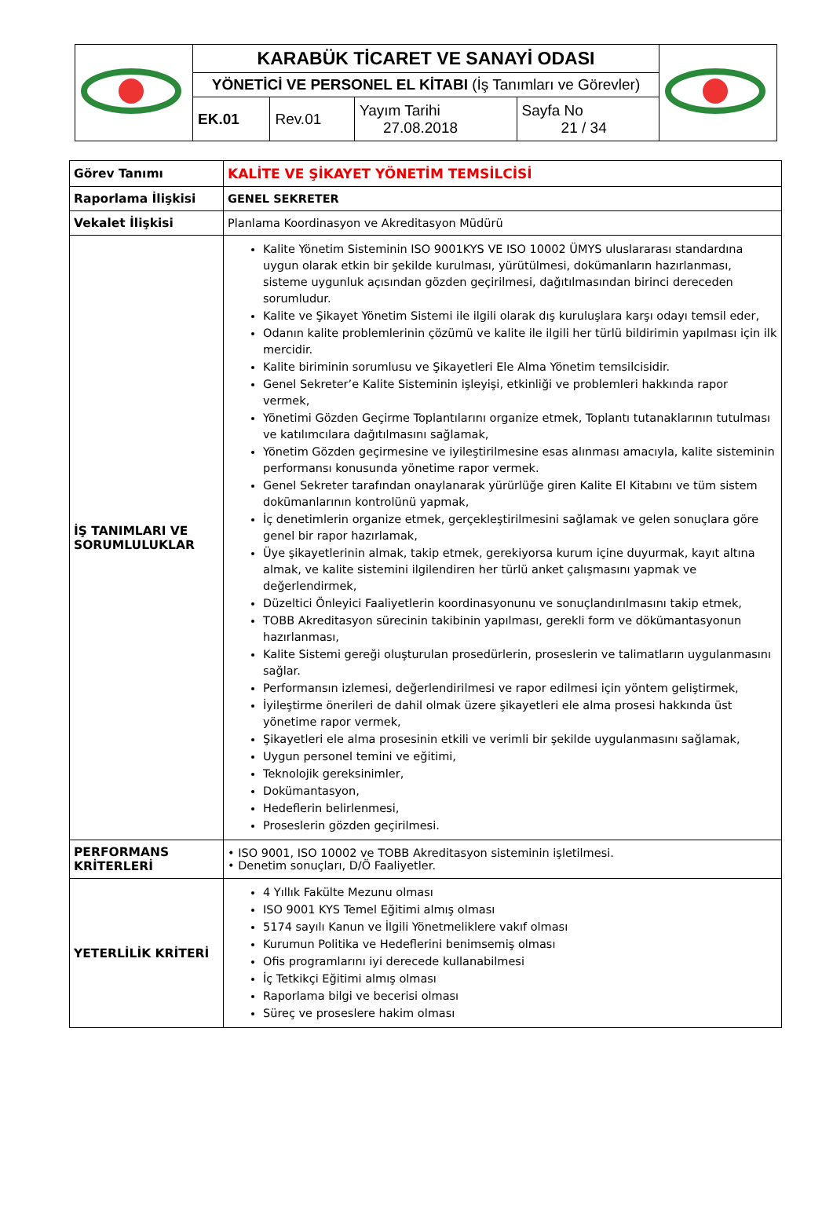| | KARABÜK TİCARET VE SANAYİ ODASI | | | | |
| | YÖNETİCİ VE PERSONEL EL KİTABI (İş Tanımları ve Görevler) | | | | |
| | EK.01 | Rev.01 | Yayım Tarihi 27.08.2018 | Sayfa No 21 / 34 | |
| Görev Tanımı | KALİTE VE ŞİKAYET YÖNETİM TEMSİLCİSİ |
| Raporlama İlişkisi | GENEL SEKRETER |
| Vekalet İlişkisi | Planlama Koordinasyon ve Akreditasyon Müdürü |
| İŞ TANIMLARI VE SORUMLULUKLAR | Kalite Yönetim Sisteminin ISO 9001KYS VE ISO 10002 ÜMYS uluslararası standardına uygun olarak etkin bir şekilde kurulması, yürütülmesi, dokümanların hazırlanması, sisteme uygunluk açısından gözden geçirilmesi, dağıtılmasından birinci dereceden sorumludur. Kalite ve Şikayet Yönetim Sistemi ile ilgili olarak dış kuruluşlara karşı odayı temsil eder, Odanın kalite problemlerinin çözümü ve kalite ile ilgili her türlü bildirimin yapılması için ilk mercidir. Kalite biriminin sorumlusu ve Şikayetleri Ele Alma Yönetim temsilcisidir. Genel Sekreter’e Kalite Sisteminin işleyişi, etkinliği ve problemleri hakkında rapor vermek, Yönetimi Gözden Geçirme Toplantılarını organize etmek, Toplantı tutanaklarının tutulması ve katılımcılara dağıtılmasını sağlamak, Yönetim Gözden geçirmesine ve iyileştirilmesine esas alınması amacıyla, kalite sisteminin performansı konusunda yönetime rapor vermek. Genel Sekreter tarafından onaylanarak yürürlüğe giren Kalite El Kitabını ve tüm sistem dokümanlarının kontrolünü yapmak, İç denetimlerin organize etmek, gerçekleştirilmesini sağlamak ve gelen sonuçlara göre genel bir rapor hazırlamak, Üye şikayetlerinin almak, takip etmek, gerekiyorsa kurum içine duyurmak, kayıt altına almak, ve kalite sistemini ilgilendiren her türlü anket çalışmasını yapmak ve değerlendirmek, Düzeltici Önleyici Faaliyetlerin koordinasyonunu ve sonuçlandırılmasını takip etmek, TOBB Akreditasyon sürecinin takibinin yapılması, gerekli form ve dökümantasyonun hazırlanması, Kalite Sistemi gereği oluşturulan prosedürlerin, proseslerin ve talimatların uygulanmasını sağlar. Performansın izlemesi, değerlendirilmesi ve rapor edilmesi için yöntem geliştirmek, İyileştirme önerileri de dahil olmak üzere şikayetleri ele alma prosesi hakkında üst yönetime rapor vermek, Şikayetleri ele alma prosesinin etkili ve verimli bir şekilde uygulanmasını sağlamak, Uygun personel temini ve eğitimi, Teknolojik gereksinimler, Dokümantasyon, Hedeflerin belirlenmesi, Proseslerin gözden geçirilmesi. |
| PERFORMANS KRİTERLERİ | • ISO 9001, ISO 10002 ve TOBB Akreditasyon sisteminin işletilmesi. • Denetim sonuçları, D/Ö Faaliyetler. |
| YETERLİLİK KRİTERİ | 4 Yıllık Fakülte Mezunu olması ISO 9001 KYS Temel Eğitimi almış olması 5174 sayılı Kanun ve İlgili Yönetmeliklere vakıf olması Kurumun Politika ve Hedeflerini benimsemiş olması Ofis programlarını iyi derecede kullanabilmesi İç Tetkikçi Eğitimi almış olması Raporlama bilgi ve becerisi olması Süreç ve proseslere hakim olması |